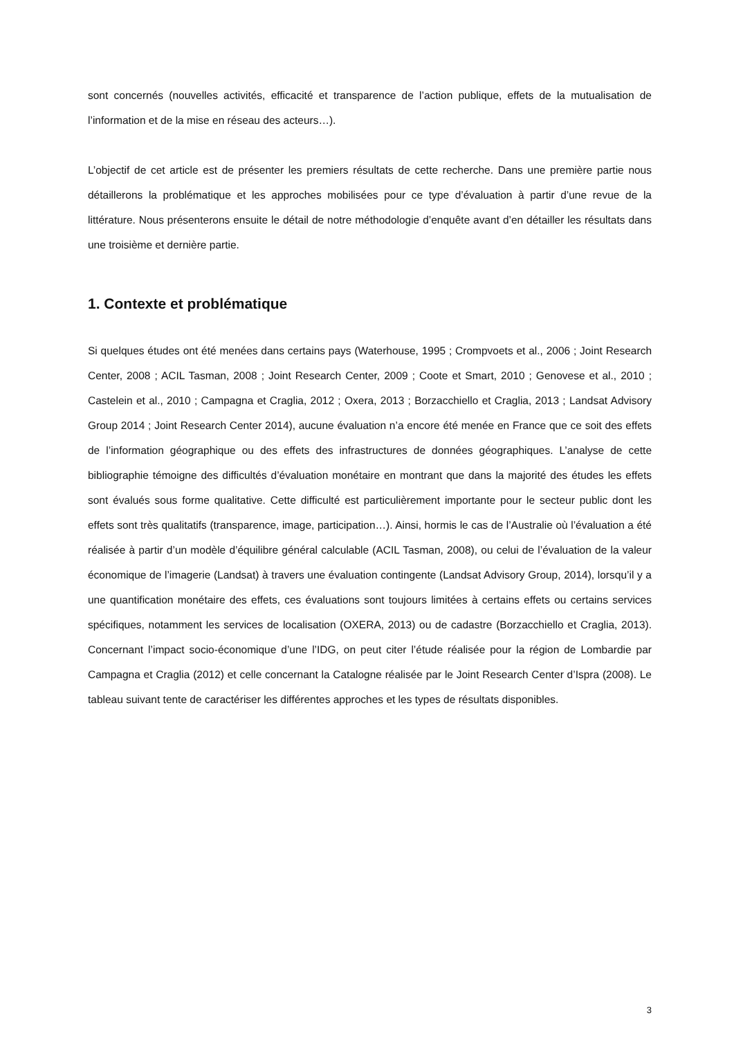sont concernés (nouvelles activités, efficacité et transparence de l’action publique, effets de la mutualisation de l’information et de la mise en réseau des acteurs…).
L’objectif de cet article est de présenter les premiers résultats de cette recherche. Dans une première partie nous détaillerons la problématique et les approches mobilisées pour ce type d’évaluation à partir d’une revue de la littérature. Nous présenterons ensuite le détail de notre méthodologie d’enquête avant d’en détailler les résultats dans une troisième et dernière partie.
1. Contexte et problématique
Si quelques études ont été menées dans certains pays (Waterhouse, 1995 ; Crompvoets et al., 2006 ; Joint Research Center, 2008 ; ACIL Tasman, 2008 ; Joint Research Center, 2009 ; Coote et Smart, 2010 ; Genovese et al., 2010 ; Castelein et al., 2010 ; Campagna et Craglia, 2012 ; Oxera, 2013 ; Borzacchiello et Craglia, 2013 ; Landsat Advisory Group 2014 ; Joint Research Center 2014), aucune évaluation n’a encore été menée en France que ce soit des effets de l’information géographique ou des effets des infrastructures de données géographiques. L’analyse de cette bibliographie témoigne des difficultés d’évaluation monétaire en montrant que dans la majorité des études les effets sont évalués sous forme qualitative. Cette difficulté est particulièrement importante pour le secteur public dont les effets sont très qualitatifs (transparence, image, participation…). Ainsi, hormis le cas de l’Australie où l’évaluation a été réalisée à partir d’un modèle d’équilibre général calculable (ACIL Tasman, 2008), ou celui de l’évaluation de la valeur économique de l’imagerie (Landsat) à travers une évaluation contingente (Landsat Advisory Group, 2014), lorsqu’il y a une quantification monétaire des effets, ces évaluations sont toujours limitées à certains effets ou certains services spécifiques, notamment les services de localisation (OXERA, 2013) ou de cadastre (Borzacchiello et Craglia, 2013). Concernant l’impact socio-économique d’une l’IDG, on peut citer l’étude réalisée pour la région de Lombardie par Campagna et Craglia (2012) et celle concernant la Catalogne réalisée par le Joint Research Center d’Ispra (2008). Le tableau suivant tente de caractériser les différentes approches et les types de résultats disponibles.
3